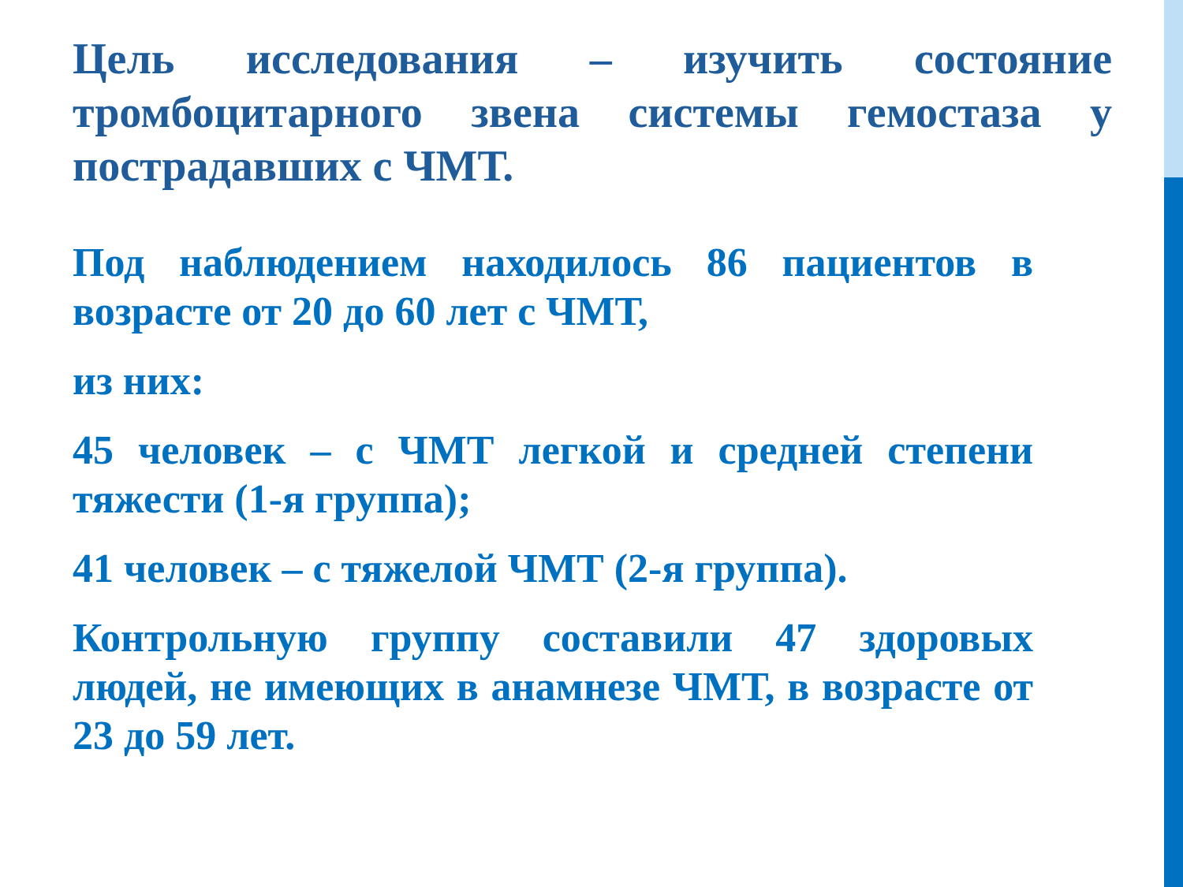Цель исследования – изучить состояние тромбоцитарного звена системы гемостаза у пострадавших с ЧМТ.
Под наблюдением находилось 86 пациентов в возрасте от 20 до 60 лет с ЧМТ,
из них:
45 человек – с ЧМТ легкой и средней степени тяжести (1-я группа);
41 человек – с тяжелой ЧМТ (2-я группа).
Контрольную группу составили 47 здоровых людей, не имеющих в анамнезе ЧМТ, в возрасте от 23 до 59 лет.